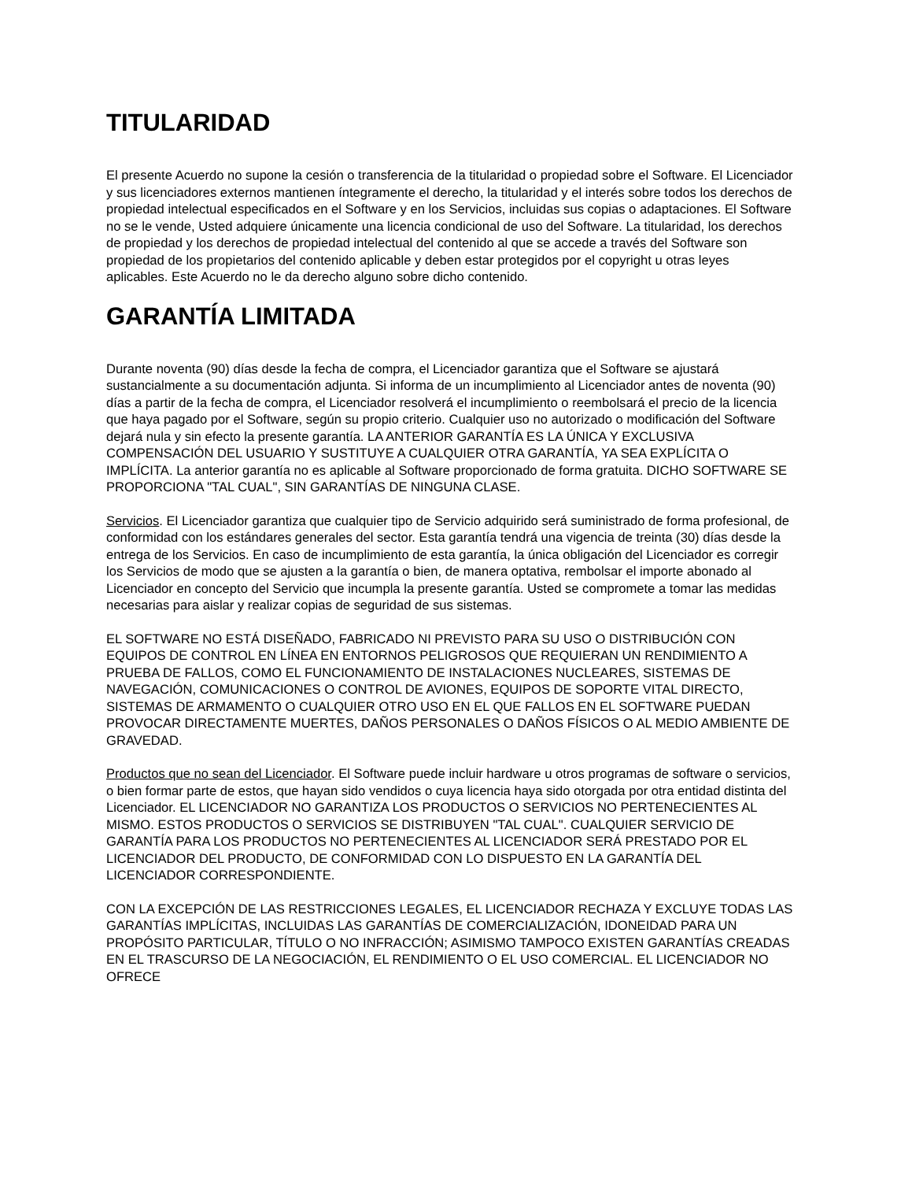TITULARIDAD
El presente Acuerdo no supone la cesión o transferencia de la titularidad o propiedad sobre el Software. El Licenciador y sus licenciadores externos mantienen íntegramente el derecho, la titularidad y el interés sobre todos los derechos de propiedad intelectual especificados en el Software y en los Servicios, incluidas sus copias o adaptaciones. El Software no se le vende, Usted adquiere únicamente una licencia condicional de uso del Software. La titularidad, los derechos de propiedad y los derechos de propiedad intelectual del contenido al que se accede a través del Software son propiedad de los propietarios del contenido aplicable y deben estar protegidos por el copyright u otras leyes aplicables. Este Acuerdo no le da derecho alguno sobre dicho contenido.
GARANTÍA LIMITADA
Durante noventa (90) días desde la fecha de compra, el Licenciador garantiza que el Software se ajustará sustancialmente a su documentación adjunta. Si informa de un incumplimiento al Licenciador antes de noventa (90) días a partir de la fecha de compra, el Licenciador resolverá el incumplimiento o reembolsará el precio de la licencia que haya pagado por el Software, según su propio criterio. Cualquier uso no autorizado o modificación del Software dejará nula y sin efecto la presente garantía. LA ANTERIOR GARANTÍA ES LA ÚNICA Y EXCLUSIVA COMPENSACIÓN DEL USUARIO Y SUSTITUYE A CUALQUIER OTRA GARANTÍA, YA SEA EXPLÍCITA O IMPLÍCITA. La anterior garantía no es aplicable al Software proporcionado de forma gratuita. DICHO SOFTWARE SE PROPORCIONA "TAL CUAL", SIN GARANTÍAS DE NINGUNA CLASE.
Servicios. El Licenciador garantiza que cualquier tipo de Servicio adquirido será suministrado de forma profesional, de conformidad con los estándares generales del sector. Esta garantía tendrá una vigencia de treinta (30) días desde la entrega de los Servicios. En caso de incumplimiento de esta garantía, la única obligación del Licenciador es corregir los Servicios de modo que se ajusten a la garantía o bien, de manera optativa, rembolsar el importe abonado al Licenciador en concepto del Servicio que incumpla la presente garantía. Usted se compromete a tomar las medidas necesarias para aislar y realizar copias de seguridad de sus sistemas.
EL SOFTWARE NO ESTÁ DISEÑADO, FABRICADO NI PREVISTO PARA SU USO O DISTRIBUCIÓN CON EQUIPOS DE CONTROL EN LÍNEA EN ENTORNOS PELIGROSOS QUE REQUIERAN UN RENDIMIENTO A PRUEBA DE FALLOS, COMO EL FUNCIONAMIENTO DE INSTALACIONES NUCLEARES, SISTEMAS DE NAVEGACIÓN, COMUNICACIONES O CONTROL DE AVIONES, EQUIPOS DE SOPORTE VITAL DIRECTO, SISTEMAS DE ARMAMENTO O CUALQUIER OTRO USO EN EL QUE FALLOS EN EL SOFTWARE PUEDAN PROVOCAR DIRECTAMENTE MUERTES, DAÑOS PERSONALES O DAÑOS FÍSICOS O AL MEDIO AMBIENTE DE GRAVEDAD.
Productos que no sean del Licenciador. El Software puede incluir hardware u otros programas de software o servicios, o bien formar parte de estos, que hayan sido vendidos o cuya licencia haya sido otorgada por otra entidad distinta del Licenciador. EL LICENCIADOR NO GARANTIZA LOS PRODUCTOS O SERVICIOS NO PERTENECIENTES AL MISMO. ESTOS PRODUCTOS O SERVICIOS SE DISTRIBUYEN "TAL CUAL". CUALQUIER SERVICIO DE GARANTÍA PARA LOS PRODUCTOS NO PERTENECIENTES AL LICENCIADOR SERÁ PRESTADO POR EL LICENCIADOR DEL PRODUCTO, DE CONFORMIDAD CON LO DISPUESTO EN LA GARANTÍA DEL LICENCIADOR CORRESPONDIENTE.
CON LA EXCEPCIÓN DE LAS RESTRICCIONES LEGALES, EL LICENCIADOR RECHAZA Y EXCLUYE TODAS LAS GARANTÍAS IMPLÍCITAS, INCLUIDAS LAS GARANTÍAS DE COMERCIALIZACIÓN, IDONEIDAD PARA UN PROPÓSITO PARTICULAR, TÍTULO O NO INFRACCIÓN; ASIMISMO TAMPOCO EXISTEN GARANTÍAS CREADAS EN EL TRASCURSO DE LA NEGOCIACIÓN, EL RENDIMIENTO O EL USO COMERCIAL. EL LICENCIADOR NO OFRECE